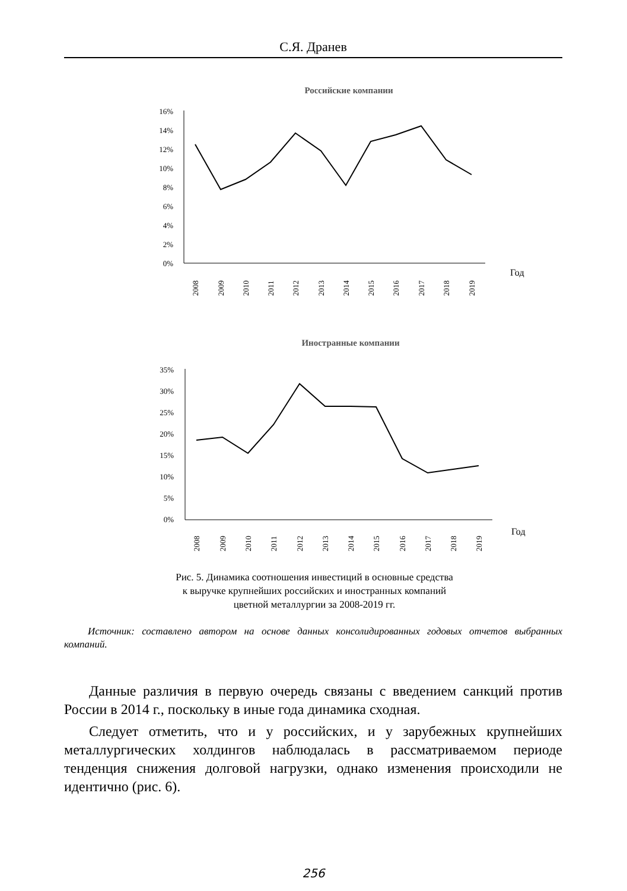С.Я. Дранев
Российские компании
16%
14%
12%
10%
8%
6%
4%
2%
0%
2008
2009
2010
2011
2012
2013
2014
2015
2016
2017
2018
2019
Год
Иностранные компании
35%
30%
25%
20%
15%
10%
5%
0%
2008
2009
2010
2011
2012
2013
2014
2015
2016
2017
2018
2019
Год
Рис. 5. Динамика соотношения инвестиций в основные средства
к выручке крупнейших российских и иностранных компаний
цветной металлургии за 2008-2019 гг.
Источник: составлено автором на основе данных консолидированных годовых отчетов выбранных компаний.
Данные различия в первую очередь связаны с введением санкций против России в 2014 г., поскольку в иные года динамика сходная.
Следует отметить, что и у российских, и у зарубежных крупнейших металлургических холдингов наблюдалась в рассматриваемом периоде тенденция снижения долговой нагрузки, однако изменения происходили не идентично (рис. 6).
256